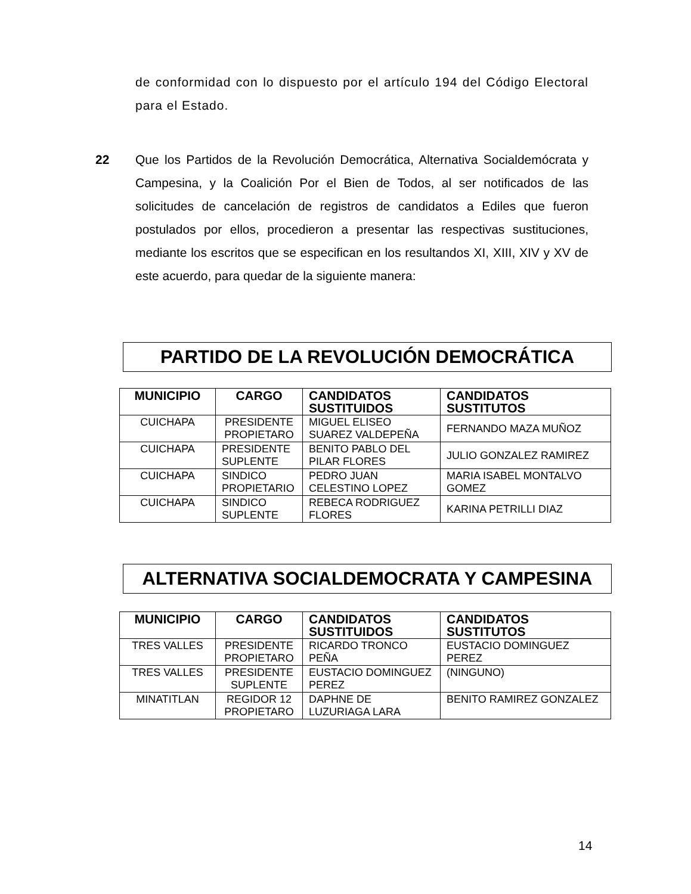de conformidad con lo dispuesto por el artículo 194 del Código Electoral para el Estado.
22 Que los Partidos de la Revolución Democrática, Alternativa Socialdemócrata y Campesina, y la Coalición Por el Bien de Todos, al ser notificados de las solicitudes de cancelación de registros de candidatos a Ediles que fueron postulados por ellos, procedieron a presentar las respectivas sustituciones, mediante los escritos que se especifican en los resultandos XI, XIII, XIV y XV de este acuerdo, para quedar de la siguiente manera:
PARTIDO DE LA REVOLUCIÓN DEMOCRÁTICA
| MUNICIPIO | CARGO | CANDIDATOS SUSTITUIDOS | CANDIDATOS SUSTITUTOS |
| --- | --- | --- | --- |
| CUICHAPA | PRESIDENTE PROPIETARO | MIGUEL ELISEO SUAREZ VALDEPEÑA | FERNANDO MAZA MUÑOZ |
| CUICHAPA | PRESIDENTE SUPLENTE | BENITO PABLO DEL PILAR FLORES | JULIO GONZALEZ RAMIREZ |
| CUICHAPA | SINDICO PROPIETARIO | PEDRO JUAN CELESTINO LOPEZ | MARIA ISABEL MONTALVO GOMEZ |
| CUICHAPA | SINDICO SUPLENTE | REBECA RODRIGUEZ FLORES | KARINA PETRILLI DIAZ |
ALTERNATIVA SOCIALDEMOCRATA Y CAMPESINA
| MUNICIPIO | CARGO | CANDIDATOS SUSTITUIDOS | CANDIDATOS SUSTITUTOS |
| --- | --- | --- | --- |
| TRES VALLES | PRESIDENTE PROPIETARO | RICARDO TRONCO PEÑA | EUSTACIO DOMINGUEZ PEREZ |
| TRES VALLES | PRESIDENTE SUPLENTE | EUSTACIO DOMINGUEZ PEREZ | (NINGUNO) |
| MINATITLAN | REGIDOR 12 PROPIETARO | DAPHNE DE LUZURIAGA LARA | BENITO RAMIREZ GONZALEZ |
14